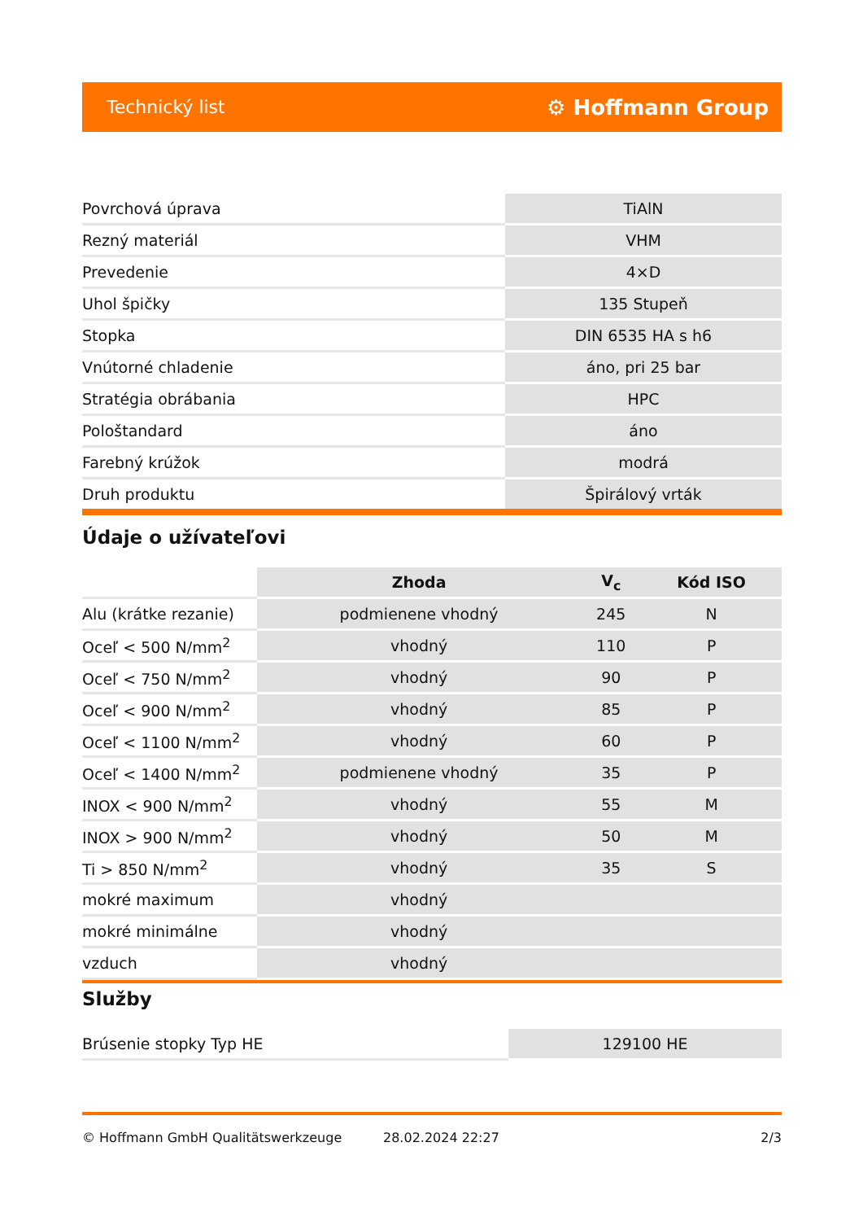Technický list ⚙ Hoffmann Group
| Povrchová úprava | TiAlN |
| Rezný materiál | VHM |
| Prevedenie | 4×D |
| Uhol špičky | 135 Stupeň |
| Stopka | DIN 6535 HA s h6 |
| Vnútorné chladenie | áno, pri 25 bar |
| Stratégia obrábania | HPC |
| Pološtandard | áno |
| Farebný krúžok | modrá |
| Druh produktu | Špirálový vrták |
Údaje o užívateľovi
| | Zhoda | V<sub>c</sub> | Kód ISO |
| --- | --- | --- | --- |
| Alu (krátke rezanie) | podmienene vhodný | 245 | N |
| Oceľ < 500 N/mm<sup>2</sup> | vhodný | 110 | P |
| Oceľ < 750 N/mm<sup>2</sup> | vhodný | 90 | P |
| Oceľ < 900 N/mm<sup>2</sup> | vhodný | 85 | P |
| Oceľ < 1100 N/mm<sup>2</sup> | vhodný | 60 | P |
| Oceľ < 1400 N/mm<sup>2</sup> | podmienene vhodný | 35 | P |
| INOX < 900 N/mm<sup>2</sup> | vhodný | 55 | M |
| INOX > 900 N/mm<sup>2</sup> | vhodný | 50 | M |
| Ti > 850 N/mm<sup>2</sup> | vhodný | 35 | S |
| mokré maximum | vhodný | | |
| mokré minimálne | vhodný | | |
| vzduch | vhodný | | |
Služby
| Brúsenie stopky Typ HE | 129100 HE |
© Hoffmann GmbH Qualitätswerkzeuge 28.02.2024 22:27 2/3